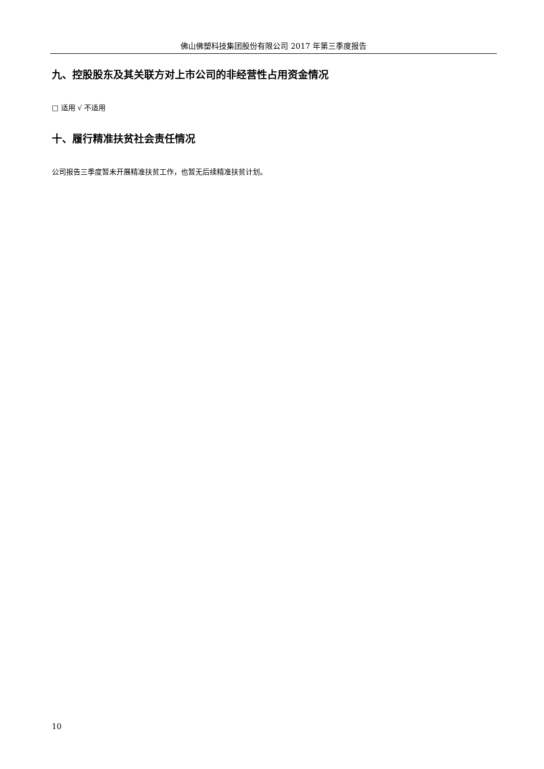佛山佛塑科技集团股份有限公司 2017 年第三季度报告
九、控股股东及其关联方对上市公司的非经营性占用资金情况
□ 适用 √ 不适用
十、履行精准扶贫社会责任情况
公司报告三季度暂未开展精准扶贫工作，也暂无后续精准扶贫计划。
10